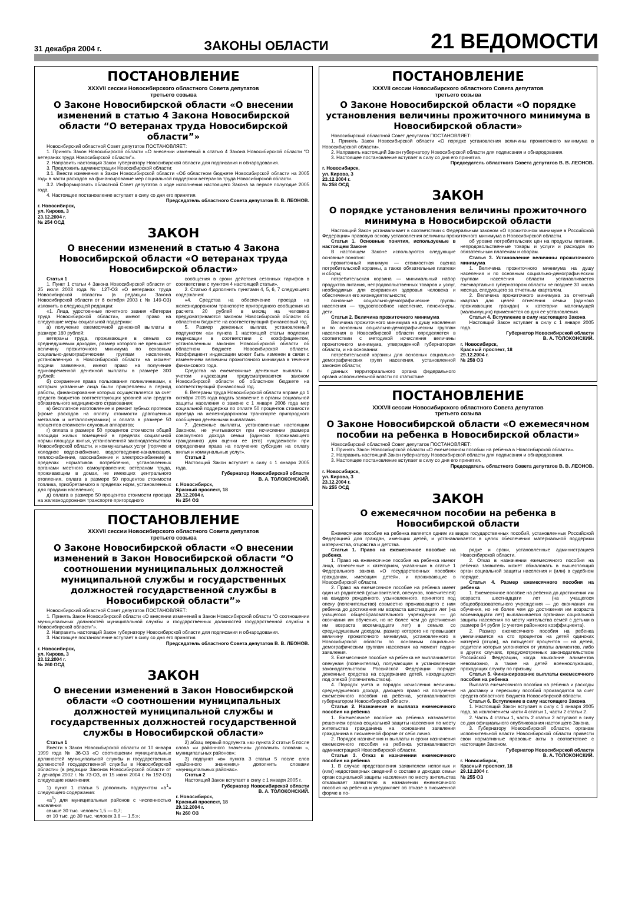31 декабря 2004 г. ЗАКОНЫ ОБЛАСТИ 21 ВЕДОМОСТИ
ПОСТАНОВЛЕНИЕ
XXXVII сессии Новосибирского областного Совета депутатов
третьего созыва
О Законе Новосибирской области «О внесении изменений в статью 4 Закона Новосибирской области “О ветеранах труда Новосибирской области”»
Новосибирский областной Совет депутатов ПОСТАНОВЛЯЕТ:
1. Принять Закон Новосибирской области «О внесении изменений в статью 4 Закона Новосибирской области “О ветеранах труда Новосибирской области”».
2. Направить настоящий Закон губернатору Новосибирской области для подписания и обнародования.
3. Предложить администрации Новосибирской области:
3.1. Внести изменения в Закон Новосибирской области «Об областном бюджете Новосибирской области на 2005 год» в части расходов на финансирование мер социальной поддержки ветеранов труда Новосибирской области.
3.2. Информировать областной Совет депутатов о ходе исполнения настоящего Закона за первое полугодие 2005 года.
4. Настоящее постановление вступает в силу со дня его принятия.
Председатель областного Совета депутатов В. В. ЛЕОНОВ.
г. Новосибирск,
ул. Кирова, 3
23.12.2004 г.
№ 254 ОСД
ЗАКОН
О внесении изменений в статью 4 Закона Новосибирской области «О ветеранах труда Новосибирской области»
Статья 1
1. Пункт 1 статьи 4 Закона Новосибирской области от 25 июля 2003 года № 127-ОЗ «О ветеранах труда Новосибирской области» (в редакции Закона Новосибирской области от 6 октября 2003 г. № 149-ОЗ) изложить в следующей редакции:
«1. Лица, удостоенные почетного звания «Ветеран труда Новосибирской области», имеют право на следующие меры социальной поддержки:
а) получение ежемесячной денежной выплаты в размере 180 рублей;
ветераны труда, проживающие в семьях со среднедушевым доходом, размер которого не превышает величину прожиточного минимума по основным социально-демографическим группам населения, установленную в Новосибирской области на момент подачи заявления, имеют право на получение единовременной денежной выплаты в размере 300 рублей;
б) сохранение права пользования поликлиниками, к которым указанные лица были прикреплены в период работы, финансирование которых осуществляется за счет средств бюджетов соответствующих уровней или средств обязательного медицинского страхования;
в) бесплатное изготовление и ремонт зубных протезов (кроме расходов на оплату стоимости драгоценных металлов и металлокерамики) и оплата в размере 50 процентов стоимости слуховых аппаратов;
г) оплата в размере 50 процентов стоимости общей площади жилых помещений в пределах социальной нормы площади жилья, установленной законодательством Новосибирской области, и коммунальных услуг (горячее и холодное водоснабжение, водоотведение-канализация, теплоснабжение, газоснабжение и электроснабжение) в пределах нормативов потребления, установленных органами местного самоуправления; ветеранам труда, проживающим в домах, не имеющих центрального отопления, оплата в размере 50 процентов стоимости топлива, приобретаемого в пределах норм, установленных для продажи населению;
д) оплата в размере 50 процентов стоимости проезда на железнодорожном транспорте пригородного
сообщения в сроки действия сезонных тарифов в соответствии с пунктом 4 настоящей статьи».
2. Статью 4 дополнить пунктами 4, 5, 6, 7 следующего содержания:
«4. Средства на обеспечение проезда на железнодорожном транспорте пригородного сообщения из расчета 20 рублей в месяц на человека предусматриваются законом Новосибирской области об областном бюджете на соответствующий финансовый год.
5. Размер денежных выплат, установленный подпунктом «а» пункта 1 настоящей статьи подлежит индексации в соответствии с коэффициентом, установленным законом Новосибирской области об областном бюджете Новосибирской области. Коэффициент индексации может быть изменен в связи с изменением величины прожиточного минимума в течение финансового года.
Средства на ежемесячные денежные выплаты с учетом индексации предусматриваются законом Новосибирской области об областном бюджете на соответствующий финансовый год.
6. Ветераны труда Новосибирской области вправе до 1 октября 2005 года подать заявление в органы социальной защиты населения о замене с 1 января 2006 года мер социальной поддержки по оплате 50 процентов стоимости проезда на железнодорожном транспорте пригородного сообщения денежными выплатами.
7. Денежные выплаты, установленные настоящим Законом, не учитываются при исчислении размера совокупного дохода семьи (одиноко проживающего гражданина) для оценки ее (его) нуждаемости при определении права на получение субсидии на оплату жилья и коммунальных услуг».
Статья 2
Настоящий Закон вступает в силу с 1 января 2005 года.
Губернатор Новосибирской области
В. А. ТОЛОКОНСКИЙ.
г. Новосибирск,
Красный проспект, 18
29.12.2004 г.
№ 254 ОЗ
ПОСТАНОВЛЕНИЕ
XXXVII сессии Новосибирского областного Совета депутатов
третьего созыва
О Законе Новосибирской области «О внесении изменений в Закон Новосибирской области “О соотношении муниципальных должностей муниципальной службы и государственных должностей государственной службы в Новосибирской области”»
Новосибирский областной Совет депутатов ПОСТАНОВЛЯЕТ:
1. Принять Закон Новосибирской области «О внесении изменений в Закон Новосибирской области “О соотношении муниципальных должностей муниципальной службы и государственных должностей государственной службы в Новосибирской области”».
2. Направить настоящий Закон губернатору Новосибирской области для подписания и обнародования.
3. Настоящее постановление вступает в силу со дня его принятия.
Председатель областного Совета депутатов В. В. ЛЕОНОВ.
г. Новосибирск,
ул. Кирова, 3
23.12.2004 г.
№ 260 ОСД
ЗАКОН
О внесении изменений в Закон Новосибирской области «О соотношении муниципальных должностей муниципальной службы и государственных должностей государственной службы в Новосибирской области»
Статья 1
Внести в Закон Новосибирской области от 10 января 1999 года № 36-ОЗ «О соотношении муниципальных должностей муниципальной службы и государственных должностей государственной службы в Новосибирской области» (в редакции Законов Новосибирской области от 2 декабря 2002 г. № 73-ОЗ, от 15 июня 2004 г. № 192-ОЗ) следующие изменения:
1) пункт 1 статьи 5 дополнить подпунктом «а<sup>1</sup>» следующего содержания:
«а<sup>1</sup>) для муниципальных районов с численностью населения
свыше 30 тыс. человек 1,5 — 0,7;
от 10 тыс. до 30 тыс. человек 3,8 — 1,5;»;
2) абзац первый подпункта «в» пункта 2 статьи 5 после слова «и районного значения» дополнить словами «, муниципальных районов»;
3) подпункт «в» пункта 3 статьи 5 после слов «районного значения,» дополнить словами «муниципальных районах».
Статья 2
Настоящий Закон вступает в силу с 1 января 2005 г.
Губернатор Новосибирской области
В. А. ТОЛОКОНСКИЙ.
г. Новосибирск,
Красный проспект, 18
29.12.2004 г.
№ 260 ОЗ
ПОСТАНОВЛЕНИЕ
XXXVII сессии Новосибирского областного Совета депутатов
третьего созыва
О Законе Новосибирской области «О порядке установления величины прожиточного минимума в Новосибирской области»
Новосибирский областной Совет депутатов ПОСТАНОВЛЯЕТ:
1. Принять Закон Новосибирской области «О порядке установления величины прожиточного минимума в Новосибирской области».
2. Направить настоящий Закон губернатору Новосибирской области для подписания и обнародования.
3. Настоящее постановление вступает в силу со дня его принятия.
Председатель областного Совета депутатов В. В. ЛЕОНОВ.
г. Новосибирск,
ул. Кирова, 3
23.12.2004 г.
№ 258 ОСД
ЗАКОН
О порядке установления величины прожиточного минимума в Новосибирской области
Настоящий Закон устанавливает в соответствии с Федеральным законом «О прожиточном минимуме в Российской Федерации» правовую основу установления величины прожиточного минимума в Новосибирской области.
Статья 1. Основные понятия, используемые в настоящем Законе
В настоящем Законе используются следующие основные понятия:
прожиточный минимум — стоимостная оценка потребительской корзины, а также обязательные платежи и сборы;
потребительская корзина — минимальный набор продуктов питания, непродовольственных товаров и услуг, необходимых для сохранения здоровья человека и обеспечения его жизнедеятельности;
основные социально-демографические группы населения — трудоспособное население, пенсионеры, дети.
Статья 2. Величина прожиточного минимума
Величина прожиточного минимума на душу населения и по основным социально-демографическим группам населения в Новосибирской области определяется в соответствии с методикой исчисления величины прожиточного минимума, утвержденной губернатором области, и на основании:
потребительской корзины для основных социально-демографических групп населения, установленной законом области;
данных территориального органа федерального органа исполнительной власти по статистике
об уровне потребительских цен на продукты питания, непродовольственные товары и услуги и расходов по обязательным платежам и сборам.
Статья 3. Установление величины прожиточного минимума
1. Величина прожиточного минимума на душу населения и по основным социально-демографическим группам населения области устанавливается ежеквартально губернатором области не позднее 30 числа месяца, следующего за отчетным кварталом.
2. Величина прожиточного минимума за отчетный квартал для целей отнесения семьи (одиноко проживающих граждан) к категории малоимущей (малоимущих) применяется со дня ее установления.
Статья 4. Вступление в силу настоящего Закона
Настоящий Закон вступает в силу с 1 января 2005 года.
Губернатор Новосибирской области
В. А. ТОЛОКОНСКИЙ.
г. Новосибирск,
Красный проспект, 18
29.12.2004 г.
№ 258 ОЗ
ПОСТАНОВЛЕНИЕ
XXXVII сессии Новосибирского областного Совета депутатов
третьего созыва
О Законе Новосибирской области «О ежемесячном пособии на ребенка в Новосибирской области»
Новосибирский областной Совет депутатов ПОСТАНОВЛЯЕТ:
1. Принять Закон Новосибирской области «О ежемесячном пособии на ребенка в Новосибирской области».
2. Направить настоящий Закон губернатору Новосибирской области для подписания и обнародования.
3. Настоящее постановление вступает в силу со дня его принятия.
Председатель областного Совета депутатов В. В. ЛЕОНОВ.
г. Новосибирск,
ул. Кирова, 3
23.12.2004 г.
№ 255 ОСД
ЗАКОН
О ежемесячном пособии на ребенка в Новосибирской области
Ежемесячное пособие на ребенка является одним из видов государственных пособий, установленных Российской Федерацией для граждан, имеющих детей, и устанавливается в целях обеспечения материальной поддержки материнства, отцовства и детства.
Статья 1. Право на ежемесячное пособие на ребенка
1. Право на ежемесячное пособие на ребенка имеют лица, отнесенные к категориям, указанным в статье 1 Федерального закона «О государственных пособиях гражданам, имеющим детей», и проживающие в Новосибирской области.
2. Право на ежемесячное пособие на ребенка имеет один из родителей (усыновителей, опекунов, попечителей) на каждого рожденного, усыновленного, принятого под опеку (попечительство) совместно проживающего с ним ребенка до достижения им возраста шестнадцати лет (на учащегося общеобразовательного учреждения — до окончания им обучения, но не более чем до достижения им возраста восемнадцати лет) в семьях со среднедушевым доходом, размер которого не превышает величину прожиточного минимума, установленного в Новосибирской области по основным социально-демографическим группам населения на момент подачи заявления.
3. Ежемесячное пособие на ребенка не выплачивается опекунам (попечителям), получающим в установленном законодательством Российской Федерации порядке денежные средства на содержание детей, находящихся под опекой (попечительством).
4. Порядок учета и порядок исчисления величины среднедушевого дохода, дающего право на получение ежемесячного пособия на ребенка, устанавливаются губернатором Новосибирской области.
Статья 2. Назначение и выплата ежемесячного пособия на ребенка
1. Ежемесячное пособие на ребенка назначается решением органа социальной защиты населения по месту жительства гражданина на основании заявления гражданина в письменной форме от себя лично.
2. Порядок назначения и выплаты и сроки назначения ежемесячного пособия на ребенка устанавливаются администрацией Новосибирской области.
Статья 3. Отказ в назначении ежемесячного пособия на ребенка
1. В случае представления заявителем неполных и (или) недостоверных сведений о составе и доходах семьи орган социальной защиты населения по месту жительства отказывает заявителю в назначении ежемесячного пособия на ребенка и уведомляет об отказе в письменной форме в по-
рядке и сроки, установленные администрацией Новосибирской области.
2. Отказ в назначении ежемесячного пособия на ребенка заявитель может обжаловать в вышестоящий орган социальной защиты населения и (или) в судебном порядке.
Статья 4. Размер ежемесячного пособия на ребенка
1. Ежемесячное пособие на ребенка до достижения им возраста шестнадцати лет (на учащегося общеобразовательного учреждения — до окончания им обучения, но не более чем до достижения им возраста восемнадцати лет) выплачивается органами социальной защиты населения по месту жительства семей с детьми в размере 84 рубля (с учетом районного коэффициента).
2. Размер ежемесячного пособия на ребенка увеличивается на сто процентов на детей одиноких матерей (отцов), на пятьдесят процентов — на детей, родители которых уклоняются от уплаты алиментов, либо в других случаях, предусмотренных законодательством Российской Федерации, когда взыскание алиментов невозможно, а также на детей военнослужащих, проходящих службу по призыву.
Статья 5. Финансирование выплаты ежемесячного пособия на ребенка
Выплата ежемесячного пособия на ребенка и расходы на доставку и пересылку пособий производятся за счет средств областного бюджета Новосибирской области.
Статья 6. Вступление в силу настоящего Закона
1. Настоящий Закон вступает в силу с 1 января 2005 года, за исключением части 4 статьи 1, части 2 статьи 2.
2. Часть 4 статьи 1, часть 2 статьи 2 вступают в силу со дня официального опубликования настоящего Закона.
3. Губернатору Новосибирской области, органам исполнительной власти Новосибирской области привести свои нормативные правовые акты в соответствие с настоящим Законом.
Губернатор Новосибирской области
В. А. ТОЛОКОНСКИЙ.
г. Новосибирск,
Красный проспект, 18
29.12.2004 г.
№ 255 ОЗ